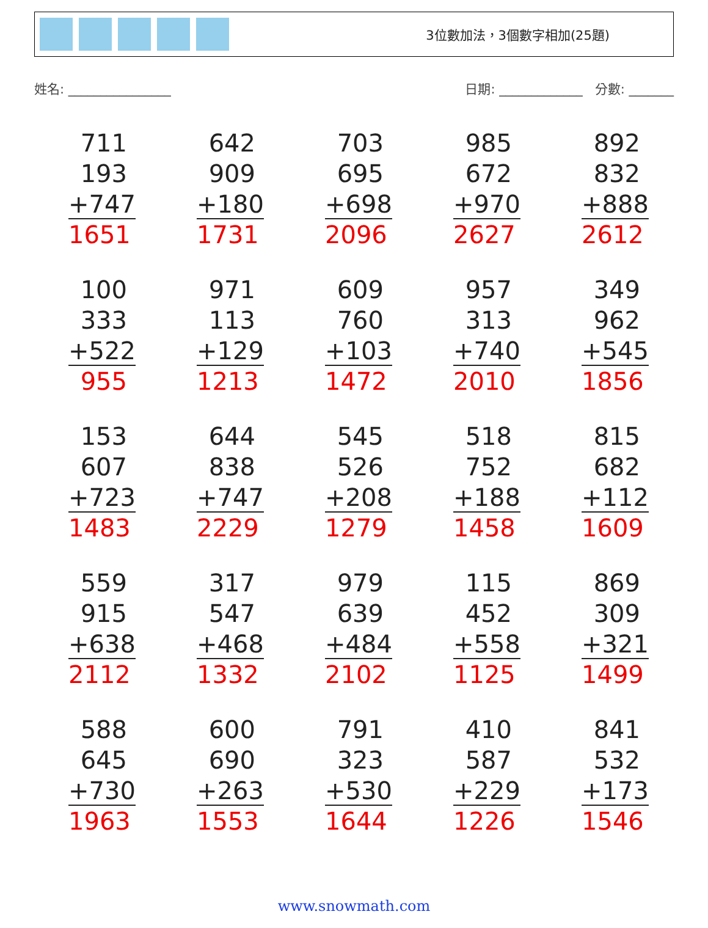3位數加法，3個數字相加(25題)
姓名: ________________ 日期: _____________ 分數: _______
| 711 193 +747 1651 | 642 909 +180 1731 | 703 695 +698 2096 | 985 672 +970 2627 | 892 832 +888 2612 |
| 100 333 +522 955 | 971 113 +129 1213 | 609 760 +103 1472 | 957 313 +740 2010 | 349 962 +545 1856 |
| 153 607 +723 1483 | 644 838 +747 2229 | 545 526 +208 1279 | 518 752 +188 1458 | 815 682 +112 1609 |
| 559 915 +638 2112 | 317 547 +468 1332 | 979 639 +484 2102 | 115 452 +558 1125 | 869 309 +321 1499 |
| 588 645 +730 1963 | 600 690 +263 1553 | 791 323 +530 1644 | 410 587 +229 1226 | 841 532 +173 1546 |
www.snowmath.com